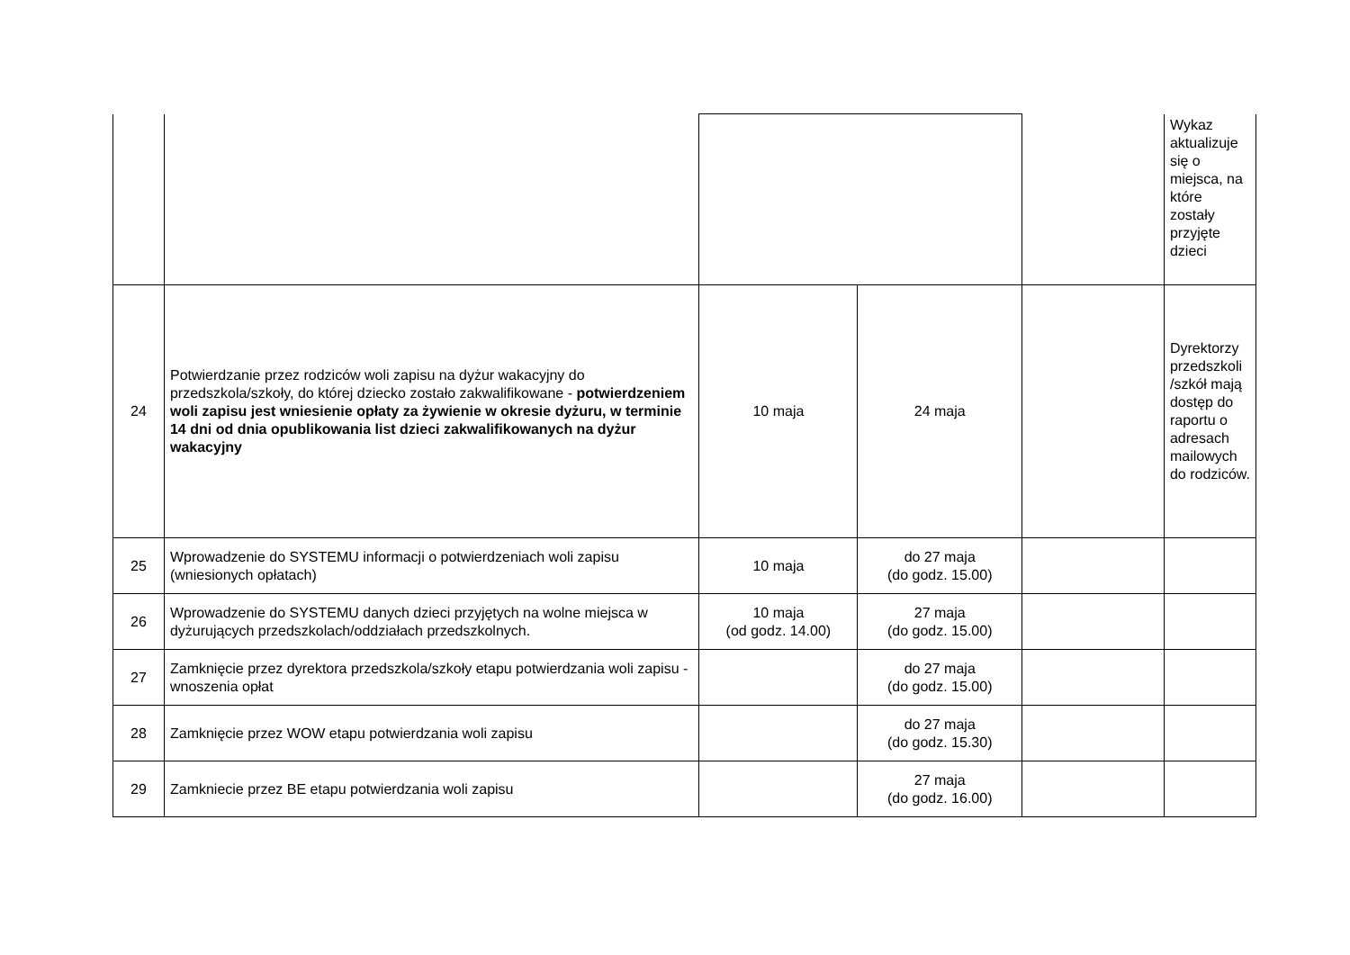| | | | | | Wykaz aktualizuje się o miejsca, na które zostały przyjęte dzieci |
| 24 | Potwierdzanie przez rodziców woli zapisu na dyżur wakacyjny do przedszkola/szkoły, do której dziecko zostało zakwalifikowane - potwierdzeniem woli zapisu jest wniesienie opłaty za żywienie w okresie dyżuru, w terminie 14 dni od dnia opublikowania list dzieci zakwalifikowanych na dyżur wakacyjny | 10 maja | 24 maja | | Dyrektorzy przedszkoli /szkół mają dostęp do raportu o adresach mailowych do rodziców. |
| 25 | Wprowadzenie do SYSTEMU informacji o potwierdzeniach woli zapisu (wniesionych opłatach) | 10 maja | do 27 maja (do godz. 15.00) | | |
| 26 | Wprowadzenie do SYSTEMU danych dzieci przyjętych na wolne miejsca w dyżurujących przedszkolach/oddziałach przedszkolnych. | 10 maja (od godz. 14.00) | 27 maja (do godz. 15.00) | | |
| 27 | Zamknięcie przez dyrektora przedszkola/szkoły etapu potwierdzania woli zapisu - wnoszenia opłat | | do 27 maja (do godz. 15.00) | | |
| 28 | Zamknięcie przez WOW etapu potwierdzania woli zapisu | | do 27 maja (do godz. 15.30) | | |
| 29 | Zamkniecie przez BE etapu potwierdzania woli zapisu | | 27 maja (do godz. 16.00) | | |